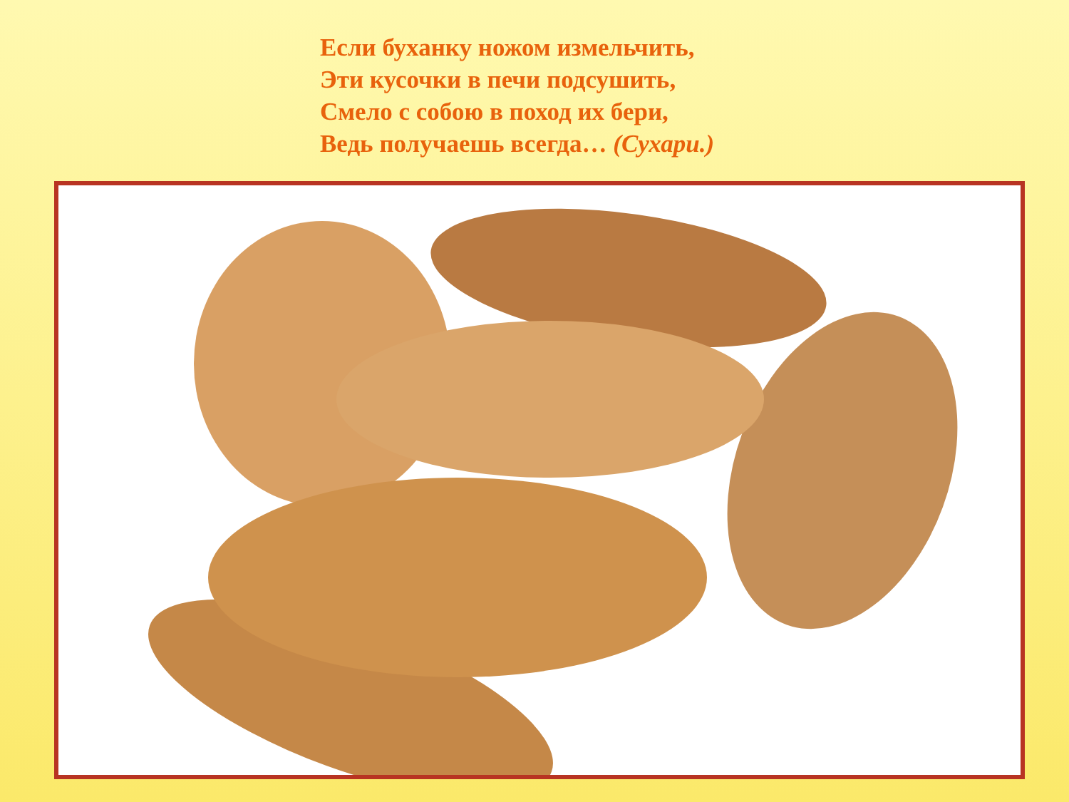Если буханку ножом измельчить,
Эти кусочки в печи подсушить,
Смело с собою в поход их бери,
Ведь получаешь всегда… (Сухари.)